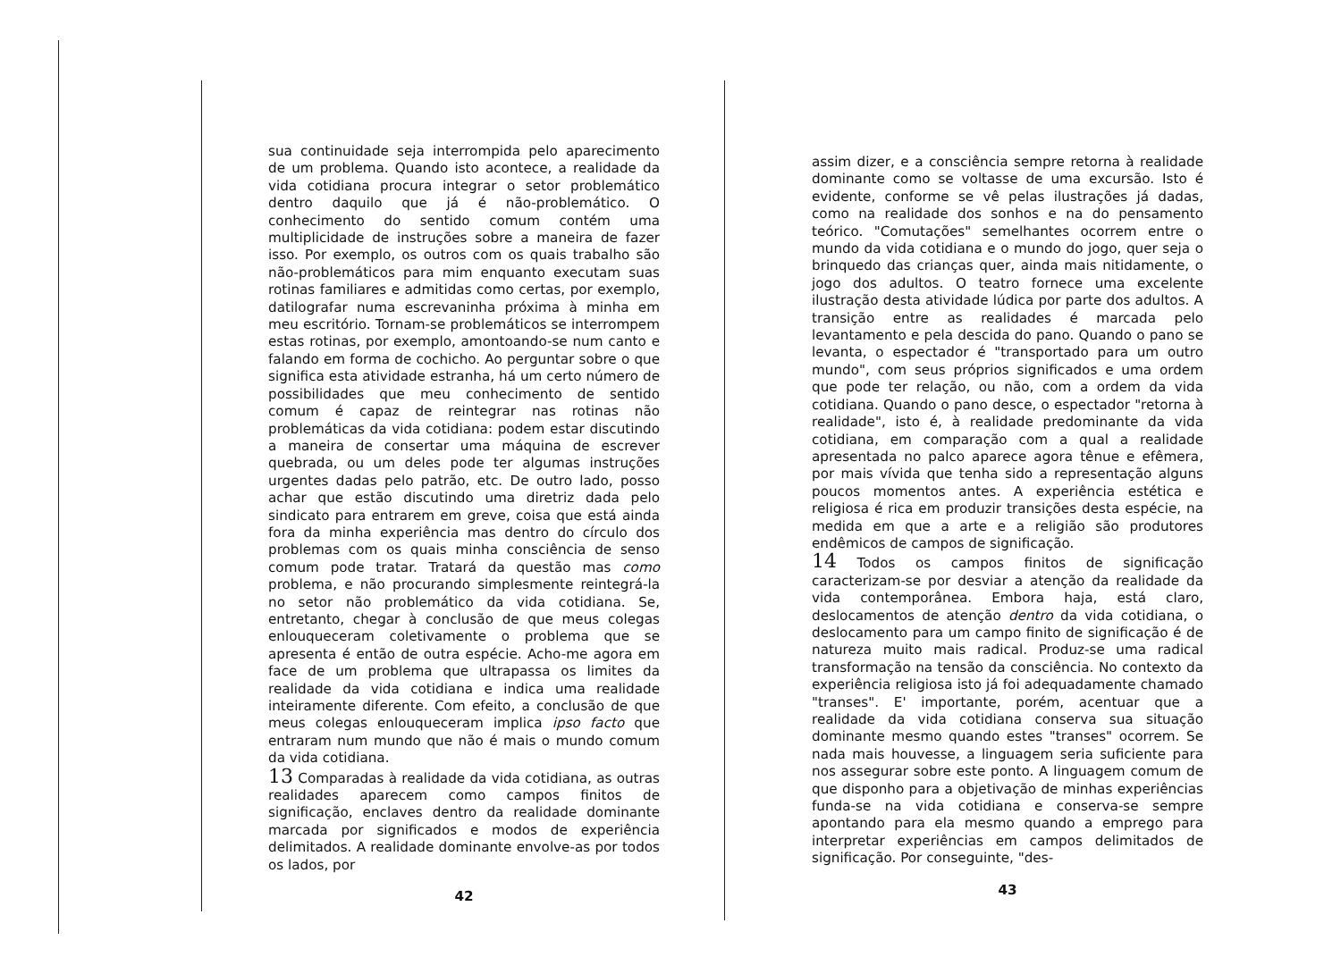sua continuidade seja interrompida pelo aparecimento de um problema. Quando isto acontece, a realidade da vida cotidiana procura integrar o setor problemático dentro daquilo que já é não-problemático. O conhecimento do sentido comum contém uma multiplicidade de instruções sobre a maneira de fazer isso. Por exemplo, os outros com os quais trabalho são não-problemáticos para mim enquanto executam suas rotinas familiares e admitidas como certas, por exemplo, datilografar numa escrevaninha próxima à minha em meu escritório. Tornam-se problemáticos se interrompem estas rotinas, por exemplo, amontoando-se num canto e falando em forma de cochicho. Ao perguntar sobre o que significa esta atividade estranha, há um certo número de possibilidades que meu conhecimento de sentido comum é capaz de reintegrar nas rotinas não problemáticas da vida cotidiana: podem estar discutindo a maneira de consertar uma máquina de escrever quebrada, ou um deles pode ter algumas instruções urgentes dadas pelo patrão, etc. De outro lado, posso achar que estão discutindo uma diretriz dada pelo sindicato para entrarem em greve, coisa que está ainda fora da minha experiência mas dentro do círculo dos problemas com os quais minha consciência de senso comum pode tratar. Tratará da questão mas como problema, e não procurando simplesmente reintegrá-la no setor não problemático da vida cotidiana. Se, entretanto, chegar à conclusão de que meus colegas enlouqueceram coletivamente o problema que se apresenta é então de outra espécie. Acho-me agora em face de um problema que ultrapassa os limites da realidade da vida cotidiana e indica uma realidade inteiramente diferente. Com efeito, a conclusão de que meus colegas enlouqueceram implica ipso facto que entraram num mundo que não é mais o mundo comum da vida cotidiana.
13 Comparadas à realidade da vida cotidiana, as outras realidades aparecem como campos finitos de significação, enclaves dentro da realidade dominante marcada por significados e modos de experiência delimitados. A realidade dominante envolve-as por todos os lados, por
42
assim dizer, e a consciência sempre retorna à realidade dominante como se voltasse de uma excursão. Isto é evidente, conforme se vê pelas ilustrações já dadas, como na realidade dos sonhos e na do pensamento teórico. "Comutações" semelhantes ocorrem entre o mundo da vida cotidiana e o mundo do jogo, quer seja o brinquedo das crianças quer, ainda mais nitidamente, o jogo dos adultos. O teatro fornece uma excelente ilustração desta atividade lúdica por parte dos adultos. A transição entre as realidades é marcada pelo levantamento e pela descida do pano. Quando o pano se levanta, o espectador é "transportado para um outro mundo", com seus próprios significados e uma ordem que pode ter relação, ou não, com a ordem da vida cotidiana. Quando o pano desce, o espectador "retorna à realidade", isto é, à realidade predominante da vida cotidiana, em comparação com a qual a realidade apresentada no palco aparece agora tênue e efêmera, por mais vívida que tenha sido a representação alguns poucos momentos antes. A experiência estética e religiosa é rica em produzir transições desta espécie, na medida em que a arte e a religião são produtores endêmicos de campos de significação.
14 Todos os campos finitos de significação caracterizam-se por desviar a atenção da realidade da vida contemporânea. Embora haja, está claro, deslocamentos de atenção dentro da vida cotidiana, o deslocamento para um campo finito de significação é de natureza muito mais radical. Produz-se uma radical transformação na tensão da consciência. No contexto da experiência religiosa isto já foi adequadamente chamado "transes". E' importante, porém, acentuar que a realidade da vida cotidiana conserva sua situação dominante mesmo quando estes "transes" ocorrem. Se nada mais houvesse, a linguagem seria suficiente para nos assegurar sobre este ponto. A linguagem comum de que disponho para a objetivação de minhas experiências funda-se na vida cotidiana e conserva-se sempre apontando para ela mesmo quando a emprego para interpretar experiências em campos delimitados de significação. Por conseguinte, "des-
43